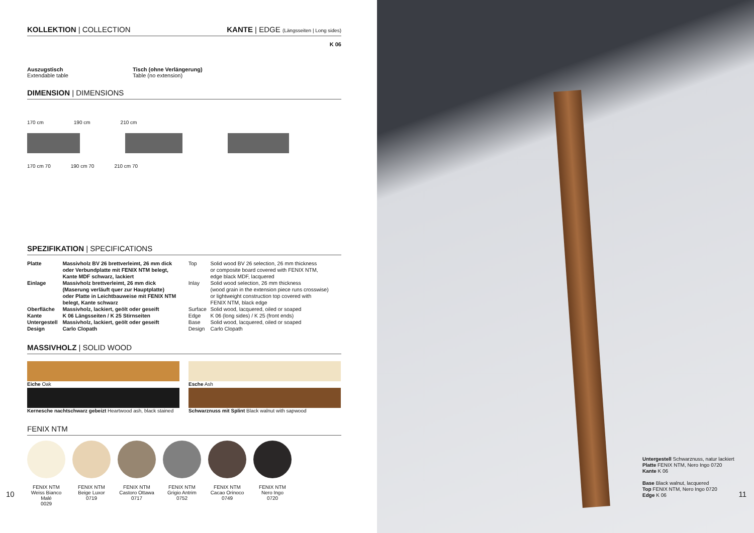KOLLEKTION | COLLECTION KANTE | EDGE (Längsseiten | Long sides)
Auszugstisch
Extendable table
Tisch (ohne Verlängerung)
Table (no extension)
K 06
DIMENSION | DIMENSIONS
170 cm 190 cm 210 cm
170 cm 70 190 cm 70 210 cm 70
SPEZIFIKATION | SPECIFICATIONS
| Platte | Massivholz BV 26 brettverleimt, 26 mm dick oder Verbundplatte mit FENIX NTM belegt, Kante MDF schwarz, lackiert | Top | Solid wood BV 26 selection, 26 mm thickness or composite board covered with FENIX NTM, edge black MDF, lacquered |
| Einlage | Massivholz brettverleimt, 26 mm dick (Maserung verläuft quer zur Hauptplatte) oder Platte in Leichtbauweise mit FENIX NTM belegt, Kante schwarz | Inlay | Solid wood selection, 26 mm thickness (wood grain in the extension piece runs crosswise) or lightweight construction top covered with FENIX NTM, black edge |
| Oberfläche | Massivholz, lackiert, geölt oder geseift | Surface | Solid wood, lacquered, oiled or soaped |
| Kante | K 06 Längsseiten / K 25 Stirnseiten | Edge | K 06 (long sides) / K 25 (front ends) |
| Untergestell | Massivholz, lackiert, geölt oder geseift | Base | Solid wood, lacquered, oiled or soaped |
| Design | Carlo Clopath | Design | Carlo Clopath |
MASSIVHOLZ | SOLID WOOD
Eiche Oak Esche Ash
Kernesche nachtschwarz gebeizt Heartwood ash, black stained
Schwarznuss mit Splint Black walnut with sapwood
FENIX NTM
FENIX NTM
Weiss Bianco Malé
0029
FENIX NTM
Beige Luxor
0719
FENIX NTM
Castoro Ottawa
0717
FENIX NTM
Grigio Antrim
0752
FENIX NTM
Cacao Orinoco
0749
FENIX NTM
Nero Ingo
0720
10
Untergestell Schwarznuss, natur lackiert
Platte FENIX NTM, Nero Ingo 0720
Kante K 06
Base Black walnut, lacquered
Top FENIX NTM, Nero Ingo 0720
Edge K 06
11